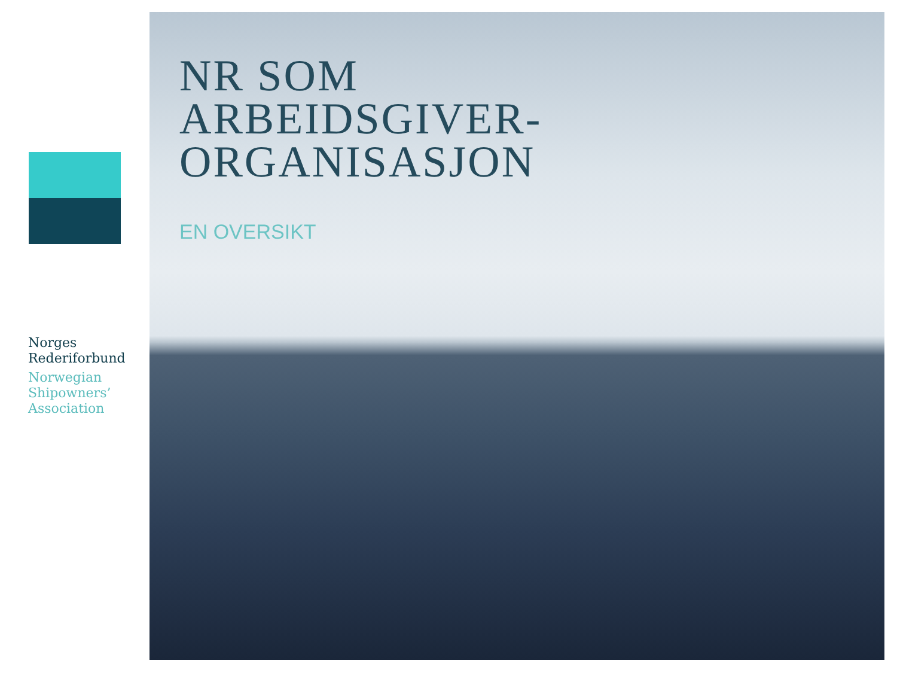Norges
Rederiforbund
Norwegian
Shipowners’
Association
NR SOM
ARBEIDSGIVER-
ORGANISASJON
EN OVERSIKT